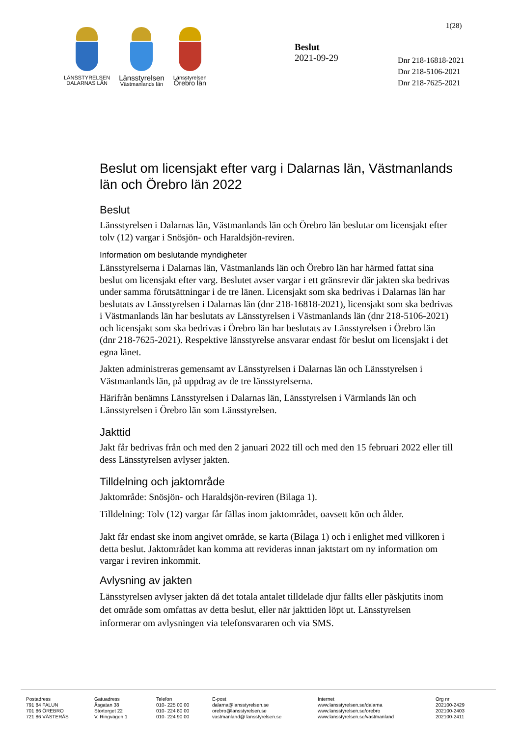1(28)
LÄNSSTYRELSEN
DALARNAS LÄN
Länsstyrelsen
Västmanlands län
Länsstyrelsen
Örebro län
Beslut
2021-09-29
Dnr 218-16818-2021
Dnr 218-5106-2021
Dnr 218-7625-2021
Beslut om licensjakt efter varg i Dalarnas län, Västmanlands län och Örebro län 2022
Beslut
Länsstyrelsen i Dalarnas län, Västmanlands län och Örebro län beslutar om licensjakt efter tolv (12) vargar i Snösjön- och Haraldsjön-reviren.
Information om beslutande myndigheter
Länsstyrelserna i Dalarnas län, Västmanlands län och Örebro län har härmed fattat sina beslut om licensjakt efter varg. Beslutet avser vargar i ett gränsrevir där jakten ska bedrivas under samma förutsättningar i de tre länen. Licensjakt som ska bedrivas i Dalarnas län har beslutats av Länsstyrelsen i Dalarnas län (dnr 218-16818-2021), licensjakt som ska bedrivas i Västmanlands län har beslutats av Länsstyrelsen i Västmanlands län (dnr 218-5106-2021) och licensjakt som ska bedrivas i Örebro län har beslutats av Länsstyrelsen i Örebro län (dnr 218-7625-2021). Respektive länsstyrelse ansvarar endast för beslut om licensjakt i det egna länet.
Jakten administreras gemensamt av Länsstyrelsen i Dalarnas län och Länsstyrelsen i Västmanlands län, på uppdrag av de tre länsstyrelserna.
Härifrån benämns Länsstyrelsen i Dalarnas län, Länsstyrelsen i Värmlands län och Länsstyrelsen i Örebro län som Länsstyrelsen.
Jakttid
Jakt får bedrivas från och med den 2 januari 2022 till och med den 15 februari 2022 eller till dess Länsstyrelsen avlyser jakten.
Tilldelning och jaktområde
Jaktområde: Snösjön- och Haraldsjön-reviren (Bilaga 1).
Tilldelning: Tolv (12) vargar får fällas inom jaktområdet, oavsett kön och ålder.
Jakt får endast ske inom angivet område, se karta (Bilaga 1) och i enlighet med villkoren i detta beslut. Jaktområdet kan komma att revideras innan jaktstart om ny information om vargar i reviren inkommit.
Avlysning av jakten
Länsstyrelsen avlyser jakten då det totala antalet tilldelade djur fällts eller påskjutits inom det område som omfattas av detta beslut, eller när jakttiden löpt ut. Länsstyrelsen informerar om avlysningen via telefonsvararen och via SMS.
Postadress
791 84 FALUN
701 86 ÖREBRO
721 86 VÄSTERÅS
Gatuadress
Åsgatan 38
Stortorget 22
V. Ringvägen 1
Telefon
010- 225 00 00
010- 224 80 00
010- 224 90 00
E-post
dalarna@lansstyrelsen.se
orebro@lansstyrelsen.se
vastmanland@ lansstyrelsen.se
Internet
www.lansstyrelsen.se/dalarna
www.lansstyrelsen.se/orebro
www.lansstyrelsen.se/vastmanland
Org nr
202100-2429
202100-2403
202100-2411